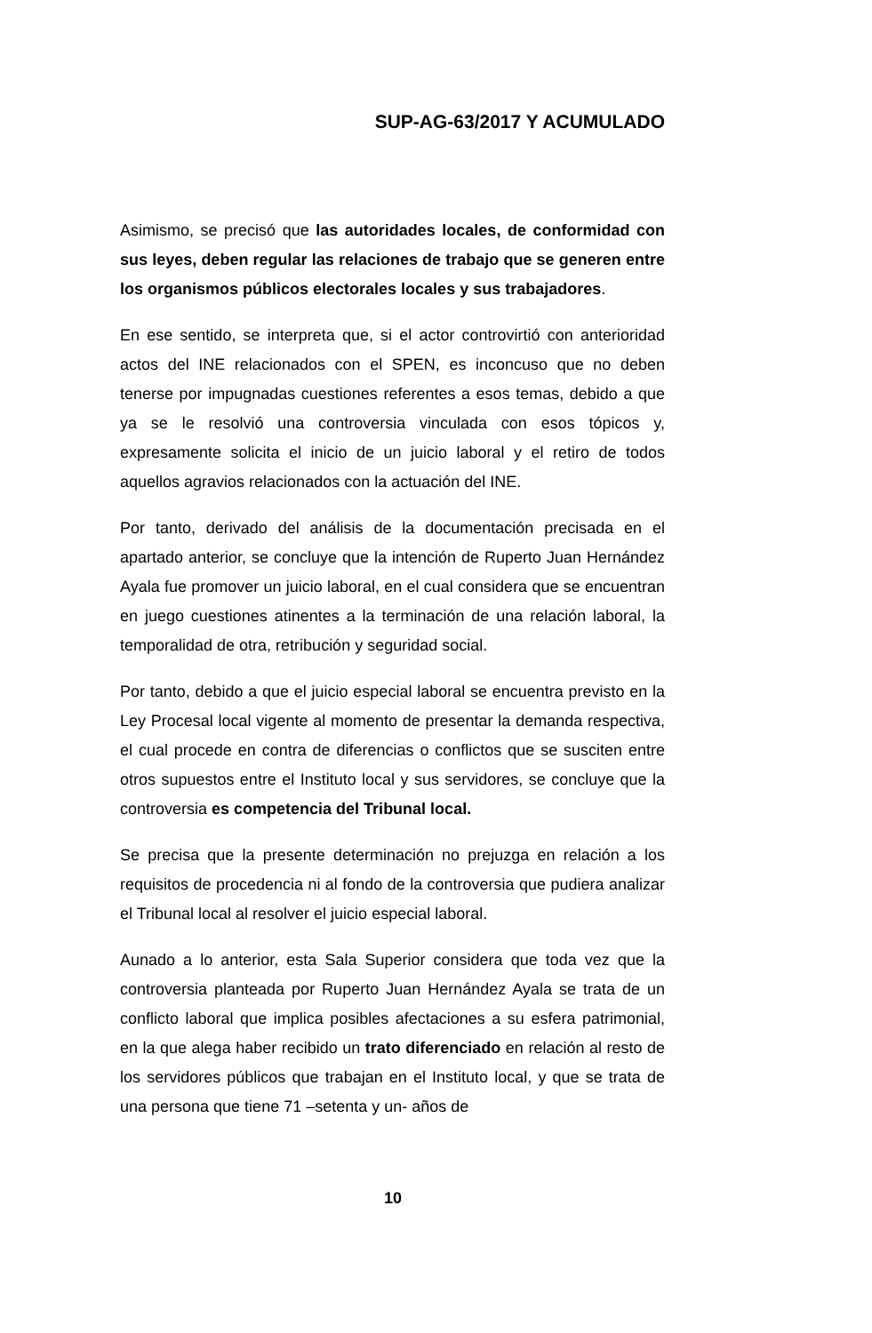SUP-AG-63/2017 Y ACUMULADO
Asimismo, se precisó que las autoridades locales, de conformidad con sus leyes, deben regular las relaciones de trabajo que se generen entre los organismos públicos electorales locales y sus trabajadores.
En ese sentido, se interpreta que, si el actor controvirtió con anterioridad actos del INE relacionados con el SPEN, es inconcuso que no deben tenerse por impugnadas cuestiones referentes a esos temas, debido a que ya se le resolvió una controversia vinculada con esos tópicos y, expresamente solicita el inicio de un juicio laboral y el retiro de todos aquellos agravios relacionados con la actuación del INE.
Por tanto, derivado del análisis de la documentación precisada en el apartado anterior, se concluye que la intención de Ruperto Juan Hernández Ayala fue promover un juicio laboral, en el cual considera que se encuentran en juego cuestiones atinentes a la terminación de una relación laboral, la temporalidad de otra, retribución y seguridad social.
Por tanto, debido a que el juicio especial laboral se encuentra previsto en la Ley Procesal local vigente al momento de presentar la demanda respectiva, el cual procede en contra de diferencias o conflictos que se susciten entre otros supuestos entre el Instituto local y sus servidores, se concluye que la controversia es competencia del Tribunal local.
Se precisa que la presente determinación no prejuzga en relación a los requisitos de procedencia ni al fondo de la controversia que pudiera analizar el Tribunal local al resolver el juicio especial laboral.
Aunado a lo anterior, esta Sala Superior considera que toda vez que la controversia planteada por Ruperto Juan Hernández Ayala se trata de un conflicto laboral que implica posibles afectaciones a su esfera patrimonial, en la que alega haber recibido un trato diferenciado en relación al resto de los servidores públicos que trabajan en el Instituto local, y que se trata de una persona que tiene 71 –setenta y un- años de
10